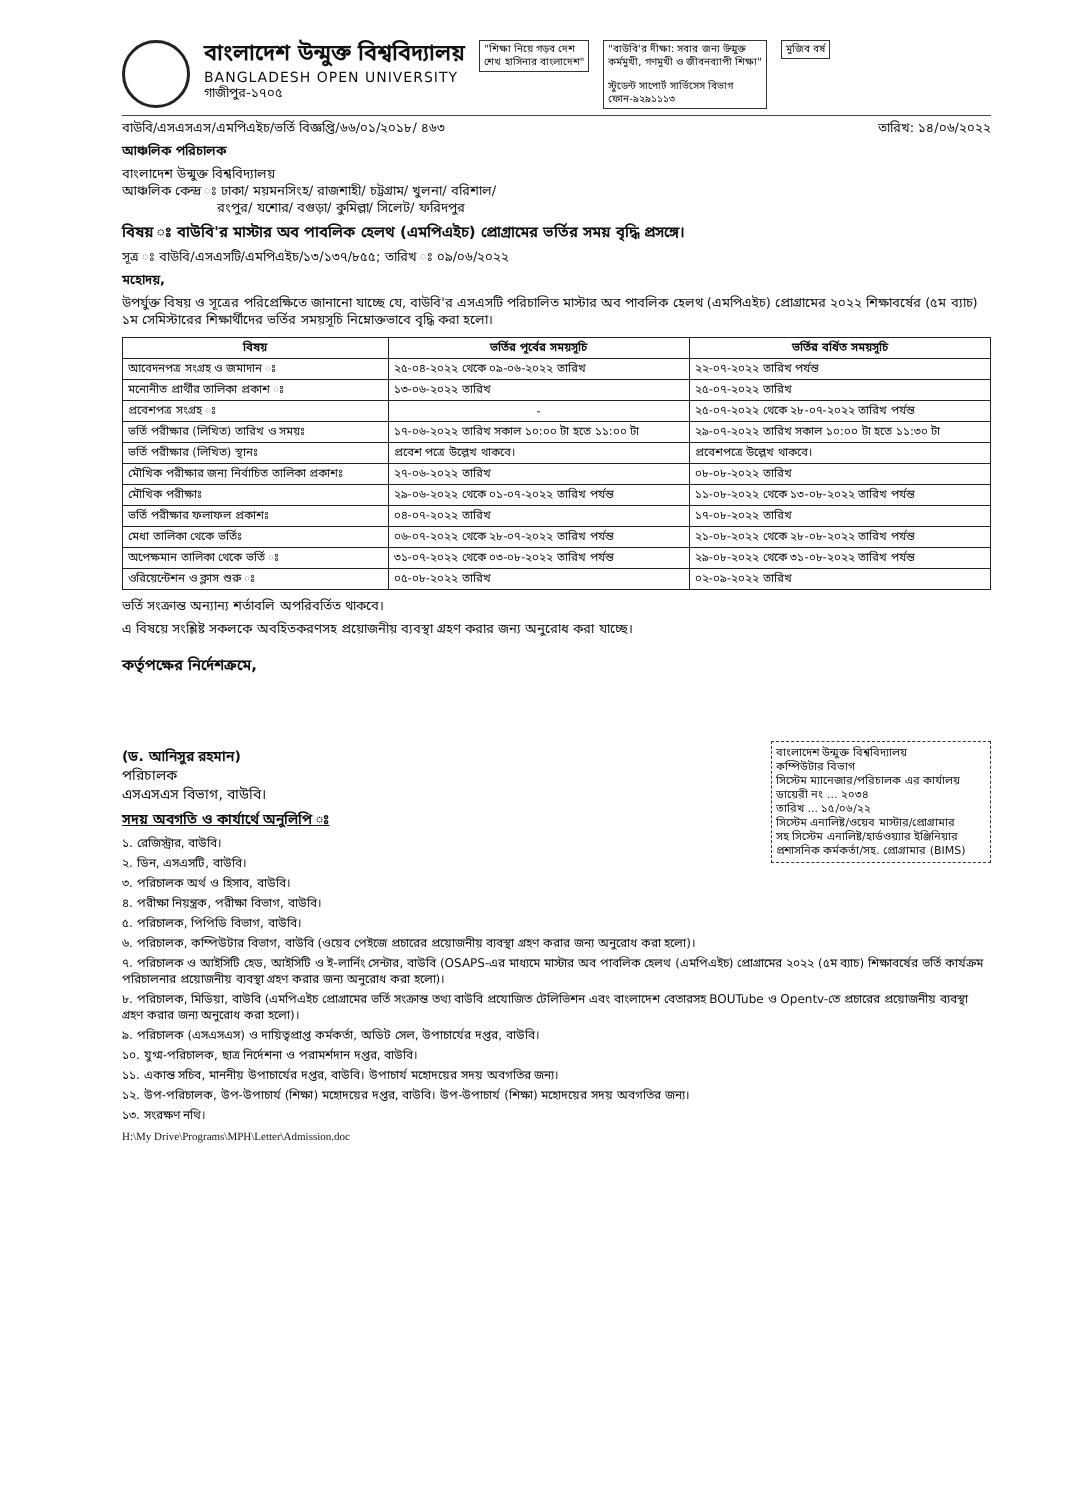বাংলাদেশ উন্মুক্ত বিশ্ববিদ্যালয়
BANGLADESH OPEN UNIVERSITY
গাজীপুর-১৭০৫
"শিক্ষা নিয়ে গড়ব দেশ
শেখ হাসিনার বাংলাদেশ"
"বাউবি'র দীক্ষা: সবার জন্য উন্মুক্ত
কর্মমুখী, গণমুখী ও জীবনব্যাপী শিক্ষা"
স্টুডেন্ট সাপোর্ট সার্ভিসেস বিভাগ
ফোন-৯২৯১১১৩
মুজিব বর্ষ
বাউবি/এসএসএস/এমপিএইচ/ভর্তি বিজ্ঞপ্তি/৬৬/০১/২০১৮/ ৪৬৩ তারিখ: ১৪/০৬/২০২২
আঞ্চলিক পরিচালক
বাংলাদেশ উন্মুক্ত বিশ্ববিদ্যালয়
আঞ্চলিক কেন্দ্র ঃ ঢাকা/ ময়মনসিংহ/ রাজশাহী/ চট্টগ্রাম/ খুলনা/ বরিশাল/
রংপুর/ যশোর/ বগুড়া/ কুমিল্লা/ সিলেট/ ফরিদপুর
বিষয় ঃ বাউবি'র মাস্টার অব পাবলিক হেলথ (এমপিএইচ) প্রোগ্রামের ভর্তির সময় বৃদ্ধি প্রসঙ্গে।
সূত্র ঃ বাউবি/এসএসটি/এমপিএইচ/১৩/১৩৭/৮৫৫; তারিখ ঃ ০৯/০৬/২০২২
মহোদয়,
উপর্যুক্ত বিষয় ও সূত্রের পরিপ্রেক্ষিতে জানানো যাচ্ছে যে, বাউবি'র এসএসটি পরিচালিত মাস্টার অব পাবলিক হেলথ (এমপিএইচ) প্রোগ্রামের ২০২২ শিক্ষাবর্ষের (৫ম ব্যাচ) ১ম সেমিস্টারের শিক্ষার্থীদের ভর্তির সময়সূচি নিম্নোক্তভাবে বৃদ্ধি করা হলো।
| বিষয় | ভর্তির পূর্বের সময়সূচি | ভর্তির বর্ধিত সময়সূচি |
| --- | --- | --- |
| আবেদনপত্র সংগ্রহ ও জমাদান ঃ | ২৫-০৪-২০২২ থেকে ০৯-০৬-২০২২ তারিখ | ২২-০৭-২০২২ তারিখ পর্যন্ত |
| মনোনীত প্রার্থীর তালিকা প্রকাশ ঃ | ১৩-০৬-২০২২ তারিখ | ২৫-০৭-২০২২ তারিখ |
| প্রবেশপত্র সংগ্রহ ঃ | - | ২৫-০৭-২০২২ থেকে ২৮-০৭-২০২২ তারিখ পর্যন্ত |
| ভর্তি পরীক্ষার (লিখিত) তারিখ ও সময়ঃ | ১৭-০৬-২০২২ তারিখ সকাল ১০:০০ টা হতে ১১:০০ টা | ২৯-০৭-২০২২ তারিখ সকাল ১০:০০ টা হতে ১১:৩০ টা |
| ভর্তি পরীক্ষার (লিখিত) স্থানঃ | প্রবেশ পত্রে উল্লেখ থাকবে। | প্রবেশপত্রে উল্লেখ থাকবে। |
| মৌখিক পরীক্ষার জন্য নির্বাচিত তালিকা প্রকাশঃ | ২৭-০৬-২০২২ তারিখ | ০৮-০৮-২০২২ তারিখ |
| মৌখিক পরীক্ষাঃ | ২৯-০৬-২০২২ থেকে ০১-০৭-২০২২ তারিখ পর্যন্ত | ১১-০৮-২০২২ থেকে ১৩-০৮-২০২২ তারিখ পর্যন্ত |
| ভর্তি পরীক্ষার ফলাফল প্রকাশঃ | ০৪-০৭-২০২২ তারিখ | ১৭-০৮-২০২২ তারিখ |
| মেধা তালিকা থেকে ভর্তিঃ | ০৬-০৭-২০২২ থেকে ২৮-০৭-২০২২ তারিখ পর্যন্ত | ২১-০৮-২০২২ থেকে ২৮-০৮-২০২২ তারিখ পর্যন্ত |
| অপেক্ষমান তালিকা থেকে ভর্তি ঃ | ৩১-০৭-২০২২ থেকে ০৩-০৮-২০২২ তারিখ পর্যন্ত | ২৯-০৮-২০২২ থেকে ৩১-০৮-২০২২ তারিখ পর্যন্ত |
| ওরিয়েন্টেশন ও ক্লাস শুরু ঃ | ০৫-০৮-২০২২ তারিখ | ০২-০৯-২০২২ তারিখ |
ভর্তি সংক্রান্ত অন্যান্য শর্তাবলি অপরিবর্তিত থাকবে।
এ বিষয়ে সংশ্লিষ্ট সকলকে অবহিতকরণসহ প্রয়োজনীয় ব্যবস্থা গ্রহণ করার জন্য অনুরোধ করা যাচ্ছে।
কর্তৃপক্ষের নির্দেশক্রমে,
(ড. আনিসুর রহমান)
পরিচালক
এসএসএস বিভাগ, বাউবি।
বাংলাদেশ উন্মুক্ত বিশ্ববিদ্যালয়
কম্পিউটার বিভাগ
সিস্টেম ম্যানেজার/পরিচালক এর কার্যালয়
ডায়েরী নং ... ২০৩৪
তারিখ ... ১৫/০৬/২২
সিস্টেম এনালিষ্ট/ওয়েব মাস্টার/প্রোগ্রামার
সহ সিস্টেম এনালিষ্ট/হার্ডওয়্যার ইঞ্জিনিয়ার
প্রশাসনিক কর্মকর্তা/সহ. প্রোগ্রামার (BIMS)
সদয় অবগতি ও কার্যার্থে অনুলিপি ঃ
১. রেজিস্ট্রার, বাউবি।
২. ডিন, এসএসটি, বাউবি।
৩. পরিচালক অর্থ ও হিসাব, বাউবি।
৪. পরীক্ষা নিয়ন্ত্রক, পরীক্ষা বিভাগ, বাউবি।
৫. পরিচালক, পিপিডি বিভাগ, বাউবি।
৬. পরিচালক, কম্পিউটার বিভাগ, বাউবি (ওয়েব পেইজে প্রচারের প্রয়োজনীয় ব্যবস্থা গ্রহণ করার জন্য অনুরোধ করা হলো)।
৭. পরিচালক ও আইসিটি হেড, আইসিটি ও ই-লার্নিং সেন্টার, বাউবি (OSAPS-এর মাধ্যমে মাস্টার অব পাবলিক হেলথ (এমপিএইচ) প্রোগ্রামের ২০২২ (৫ম ব্যাচ) শিক্ষাবর্ষের ভর্তি কার্যক্রম পরিচালনার প্রয়োজনীয় ব্যবস্থা গ্রহণ করার জন্য অনুরোধ করা হলো)।
৮. পরিচালক, মিডিয়া, বাউবি (এমপিএইচ প্রোগ্রামের ভর্তি সংক্রান্ত তথ্য বাউবি প্রযোজিত টেলিভিশন এবং বাংলাদেশ বেতারসহ BOUTube ও Opentv-তে প্রচারের প্রয়োজনীয় ব্যবস্থা গ্রহণ করার জন্য অনুরোধ করা হলো)।
৯. পরিচালক (এসএসএস) ও দায়িত্বপ্রাপ্ত কর্মকর্তা, অডিট সেল, উপাচার্যের দপ্তর, বাউবি।
১০. যুগ্ম-পরিচালক, ছাত্র নির্দেশনা ও পরামর্শদান দপ্তর, বাউবি।
১১. একান্ত সচিব, মাননীয় উপাচার্যের দপ্তর, বাউবি। উপাচার্য মহোদয়ের সদয় অবগতির জন্য।
১২. উপ-পরিচালক, উপ-উপাচার্য (শিক্ষা) মহোদয়ের দপ্তর, বাউবি। উপ-উপাচার্য (শিক্ষা) মহোদয়ের সদয় অবগতির জন্য।
১৩. সংরক্ষণ নথি।
H:\My Drive\Programs\MPH\Letter\Admission.doc